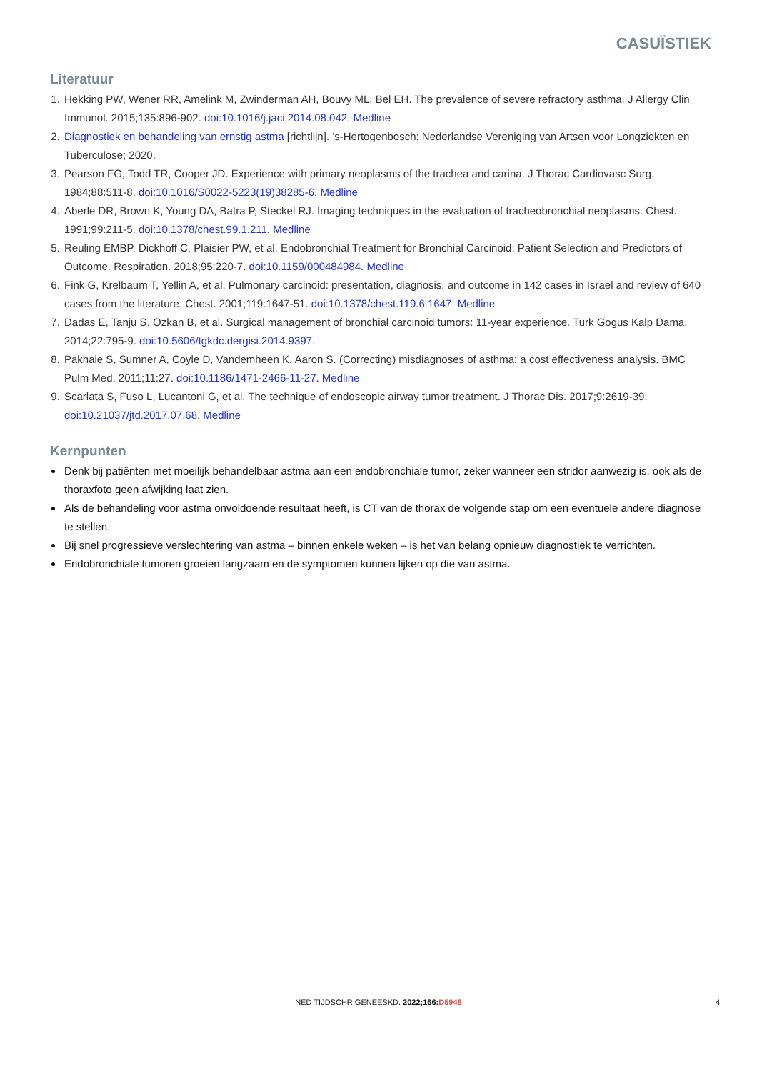CASUÏSTIEK
Literatuur
1. Hekking PW, Wener RR, Amelink M, Zwinderman AH, Bouvy ML, Bel EH. The prevalence of severe refractory asthma. J Allergy Clin Immunol. 2015;135:896-902. doi:10.1016/j.jaci.2014.08.042. Medline
2. Diagnostiek en behandeling van ernstig astma [richtlijn]. ’s-Hertogenbosch: Nederlandse Vereniging van Artsen voor Longziekten en Tuberculose; 2020.
3. Pearson FG, Todd TR, Cooper JD. Experience with primary neoplasms of the trachea and carina. J Thorac Cardiovasc Surg. 1984;88:511-8. doi:10.1016/S0022-5223(19)38285-6. Medline
4. Aberle DR, Brown K, Young DA, Batra P, Steckel RJ. Imaging techniques in the evaluation of tracheobronchial neoplasms. Chest. 1991;99:211-5. doi:10.1378/chest.99.1.211. Medline
5. Reuling EMBP, Dickhoff C, Plaisier PW, et al. Endobronchial Treatment for Bronchial Carcinoid: Patient Selection and Predictors of Outcome. Respiration. 2018;95:220-7. doi:10.1159/000484984. Medline
6. Fink G, Krelbaum T, Yellin A, et al. Pulmonary carcinoid: presentation, diagnosis, and outcome in 142 cases in Israel and review of 640 cases from the literature. Chest. 2001;119:1647-51. doi:10.1378/chest.119.6.1647. Medline
7. Dadas E, Tanju S, Ozkan B, et al. Surgical management of bronchial carcinoid tumors: 11-year experience. Turk Gogus Kalp Dama. 2014;22:795-9. doi:10.5606/tgkdc.dergisi.2014.9397.
8. Pakhale S, Sumner A, Coyle D, Vandemheen K, Aaron S. (Correcting) misdiagnoses of asthma: a cost effectiveness analysis. BMC Pulm Med. 2011;11:27. doi:10.1186/1471-2466-11-27. Medline
9. Scarlata S, Fuso L, Lucantoni G, et al. The technique of endoscopic airway tumor treatment. J Thorac Dis. 2017;9:2619-39. doi:10.21037/jtd.2017.07.68. Medline
Kernpunten
Denk bij patiënten met moeilijk behandelbaar astma aan een endobronchiale tumor, zeker wanneer een stridor aanwezig is, ook als de thoraxfoto geen afwijking laat zien.
Als de behandeling voor astma onvoldoende resultaat heeft, is CT van de thorax de volgende stap om een eventuele andere diagnose te stellen.
Bij snel progressieve verslechtering van astma – binnen enkele weken – is het van belang opnieuw diagnostiek te verrichten.
Endobronchiale tumoren groeien langzaam en de symptomen kunnen lijken op die van astma.
NED TIJDSCHR GENEESKD. 2022;166: D5948
4